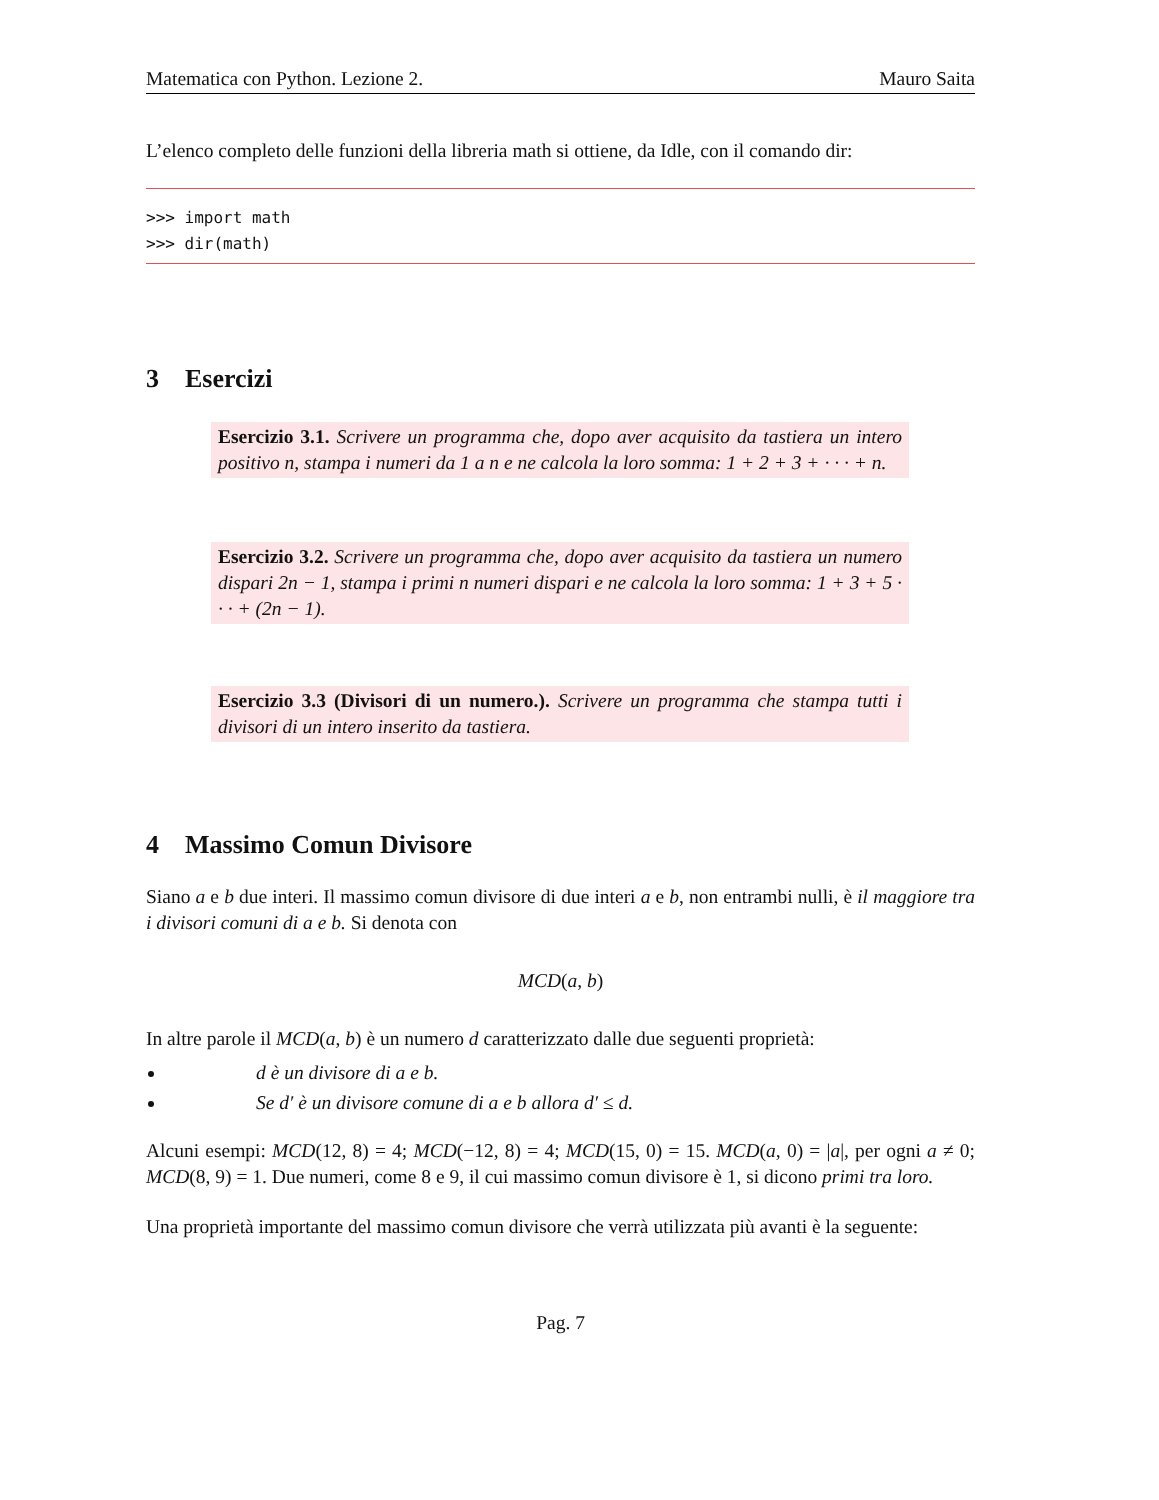Matematica con Python. Lezione 2. Mauro Saita
L’elenco completo delle funzioni della libreria math si ottiene, da Idle, con il comando dir:
>>> import math
>>> dir(math)
3 Esercizi
Esercizio 3.1. Scrivere un programma che, dopo aver acquisito da tastiera un intero positivo n, stampa i numeri da 1 a n e ne calcola la loro somma: 1 + 2 + 3 + · · · + n.
Esercizio 3.2. Scrivere un programma che, dopo aver acquisito da tastiera un numero dispari 2n − 1, stampa i primi n numeri dispari e ne calcola la loro somma: 1 + 3 + 5 · · · + (2n − 1).
Esercizio 3.3 (Divisori di un numero.). Scrivere un programma che stampa tutti i divisori di un intero inserito da tastiera.
4 Massimo Comun Divisore
Siano a e b due interi. Il massimo comun divisore di due interi a e b, non entrambi nulli, è il maggiore tra i divisori comuni di a e b. Si denota con
MCD(a, b)
In altre parole il MCD(a, b) è un numero d caratterizzato dalle due seguenti proprietà:
d è un divisore di a e b.
Se d′ è un divisore comune di a e b allora d′ ≤ d.
Alcuni esempi: MCD(12, 8) = 4; MCD(−12, 8) = 4; MCD(15, 0) = 15. MCD(a, 0) = |a|, per ogni a ≠ 0; MCD(8, 9) = 1. Due numeri, come 8 e 9, il cui massimo comun divisore è 1, si dicono primi tra loro.
Una proprietà importante del massimo comun divisore che verrà utilizzata più avanti è la seguente:
Pag. 7